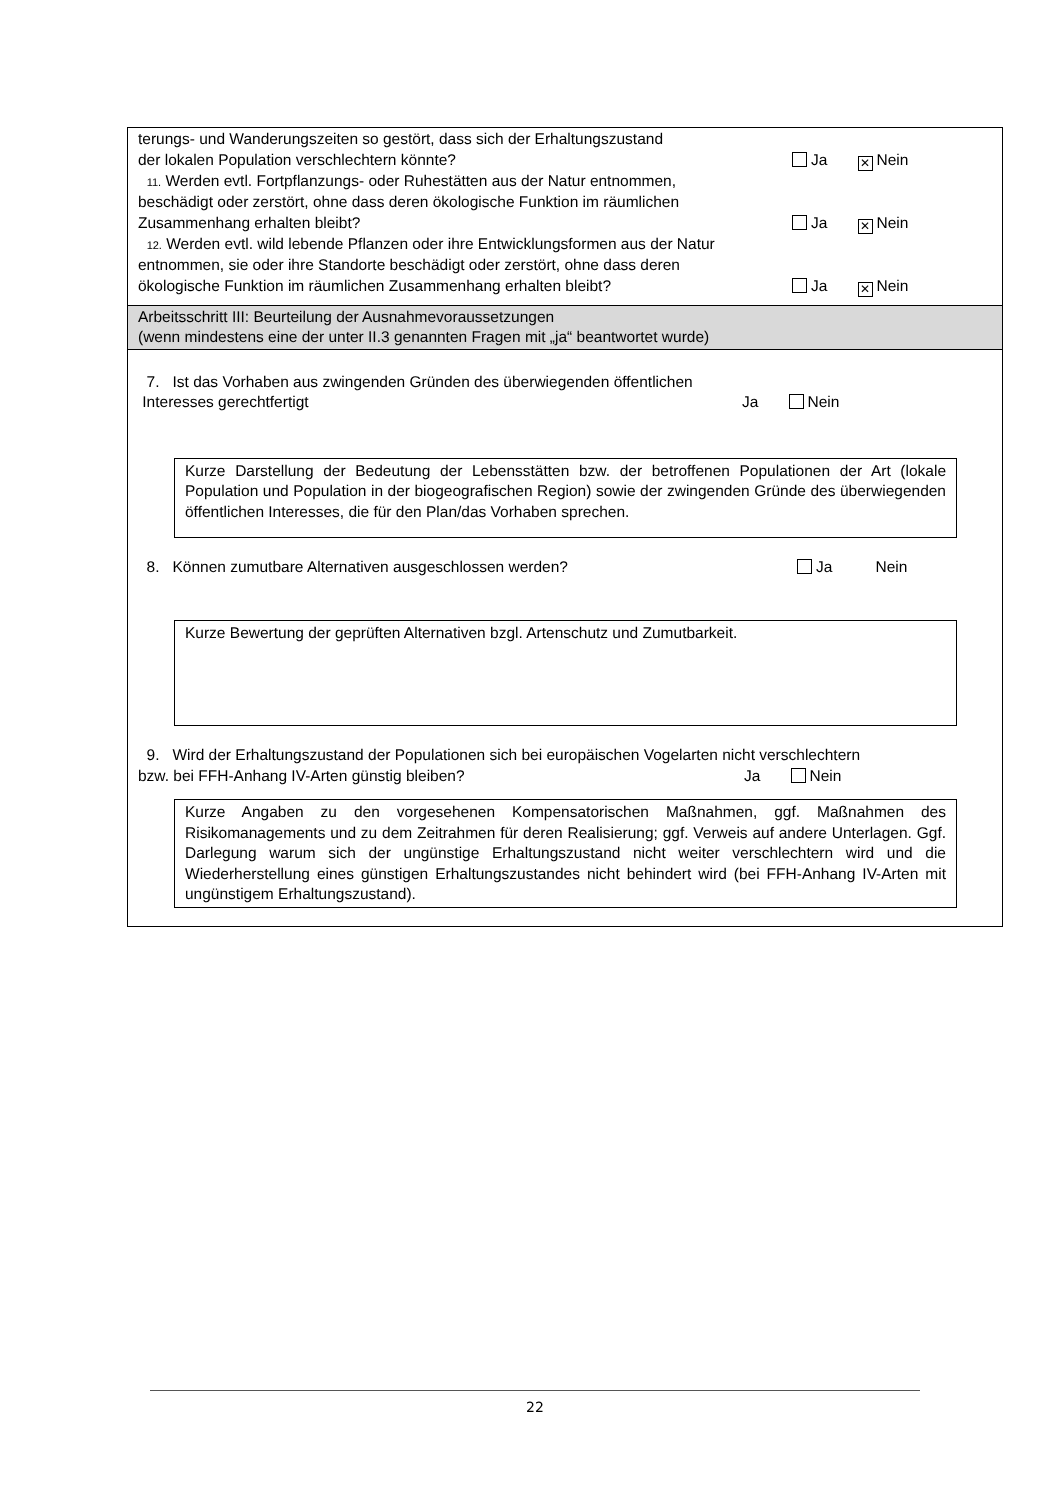terungs- und Wanderungszeiten so gestört, dass sich der Erhaltungszustand
der lokalen Population verschlechtern könnte? Ja ✕ Nein
11. Werden evtl. Fortpflanzungs- oder Ruhestätten aus der Natur entnommen,
beschädigt oder zerstört, ohne dass deren ökologische Funktion im räumlichen
Zusammenhang erhalten bleibt? Ja ✕ Nein
12. Werden evtl. wild lebende Pflanzen oder ihre Entwicklungsformen aus der Natur
entnommen, sie oder ihre Standorte beschädigt oder zerstört, ohne dass deren
ökologische Funktion im räumlichen Zusammenhang erhalten bleibt? Ja ✕ Nein
Arbeitsschritt III: Beurteilung der Ausnahmevoraussetzungen
(wenn mindestens eine der unter II.3 genannten Fragen mit „ja“ beantwortet wurde)
7. Ist das Vorhaben aus zwingenden Gründen des überwiegenden öffentlichen
Interesses gerechtfertigt Ja Nein
Kurze Darstellung der Bedeutung der Lebensstätten bzw. der betroffenen Populationen der Art (lokale Population und Population in der biogeografischen Region) sowie der zwingenden Gründe des überwiegenden öffentlichen Interesses, die für den Plan/das Vorhaben sprechen.
8. Können zumutbare Alternativen ausgeschlossen werden? Ja Nein
Kurze Bewertung der geprüften Alternativen bzgl. Artenschutz und Zumutbarkeit.
9. Wird der Erhaltungszustand der Populationen sich bei europäischen Vogelarten nicht verschlechtern
bzw. bei FFH-Anhang IV-Arten günstig bleiben? Ja Nein
Kurze Angaben zu den vorgesehenen Kompensatorischen Maßnahmen, ggf. Maßnahmen des Risikomanagements und zu dem Zeitrahmen für deren Realisierung; ggf. Verweis auf andere Unterlagen. Ggf. Darlegung warum sich der ungünstige Erhaltungszustand nicht weiter verschlechtern wird und die Wiederherstellung eines günstigen Erhaltungszustandes nicht behindert wird (bei FFH-Anhang IV-Arten mit ungünstigem Erhaltungszustand).
22